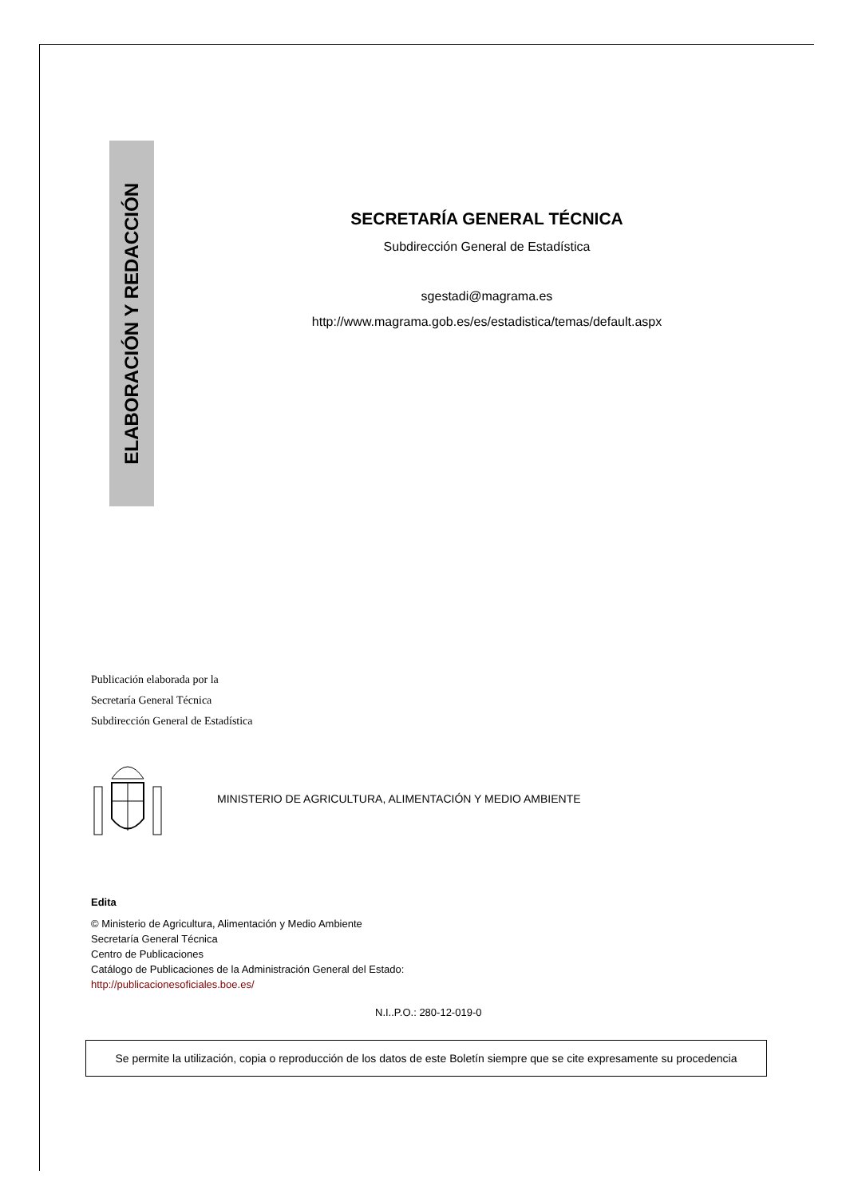ELABORACIÓN Y REDACCIÓN
SECRETARÍA GENERAL TÉCNICA
Subdirección General de Estadística
sgestadi@magrama.es
http://www.magrama.gob.es/es/estadistica/temas/default.aspx
Publicación elaborada por la
Secretaría General Técnica
Subdirección General de Estadística
MINISTERIO DE AGRICULTURA, ALIMENTACIÓN Y MEDIO AMBIENTE
Edita
© Ministerio de Agricultura, Alimentación y Medio Ambiente
Secretaría General Técnica
Centro de Publicaciones
Catálogo de Publicaciones de la Administración General del Estado:
http://publicacionesoficiales.boe.es/
N.I..P.O.: 280-12-019-0
Se permite la utilización, copia o reproducción de los datos de este Boletín siempre que se cite expresamente su procedencia